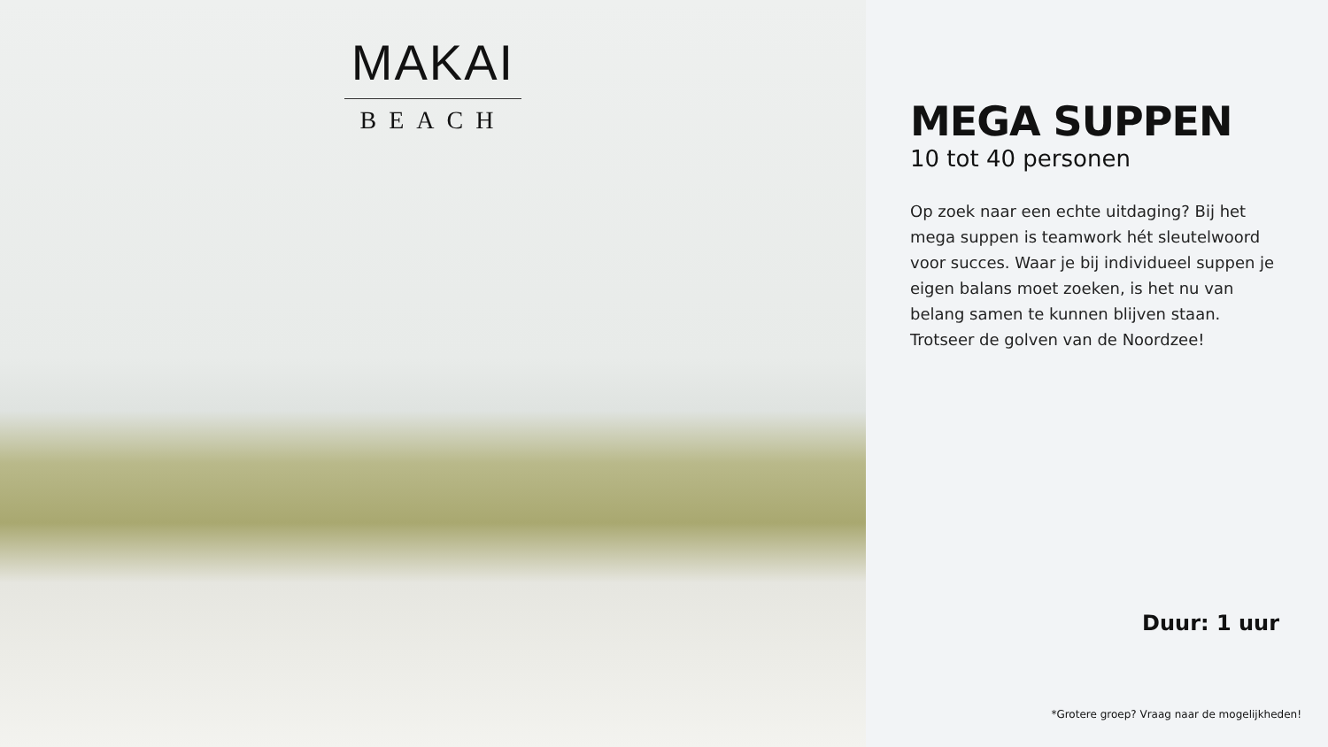MAKAI
BEACH
MEGA SUPPEN
10 tot 40 personen
Op zoek naar een echte uitdaging? Bij het mega suppen is teamwork hét sleutelwoord voor succes. Waar je bij individueel suppen je eigen balans moet zoeken, is het nu van belang samen te kunnen blijven staan. Trotseer de golven van de Noordzee!
Duur: 1 uur
*Grotere groep? Vraag naar de mogelijkheden!